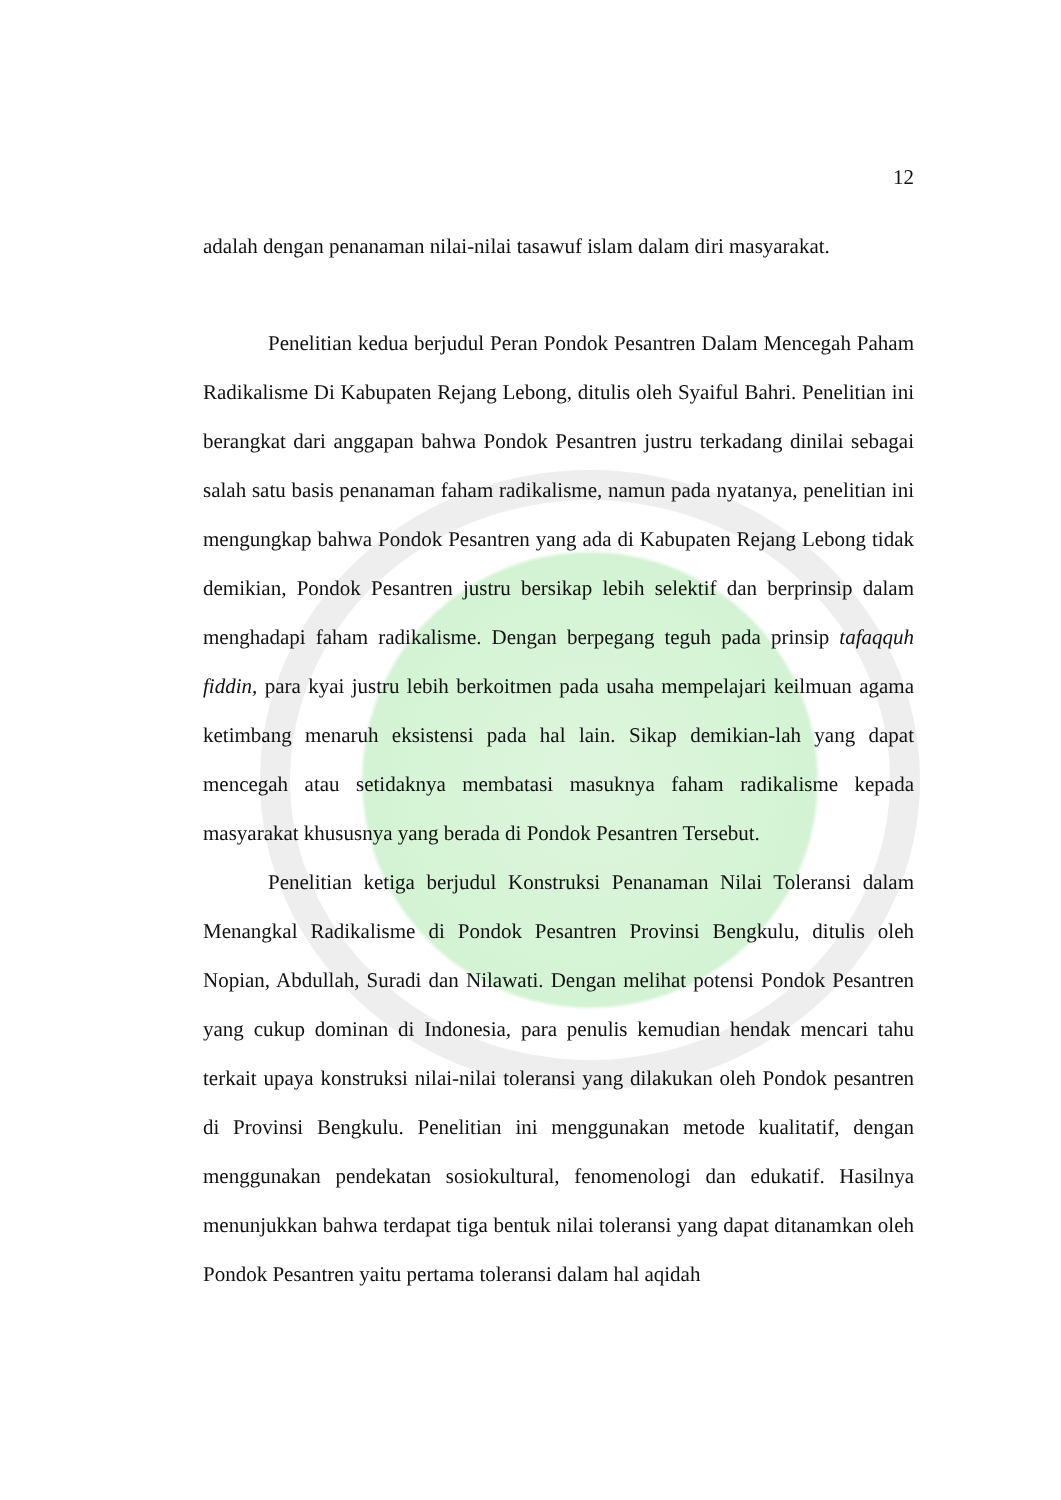12
adalah dengan penanaman nilai-nilai tasawuf islam dalam diri masyarakat.
Penelitian kedua berjudul Peran Pondok Pesantren Dalam Mencegah Paham Radikalisme Di Kabupaten Rejang Lebong, ditulis oleh Syaiful Bahri. Penelitian ini berangkat dari anggapan bahwa Pondok Pesantren justru terkadang dinilai sebagai salah satu basis penanaman faham radikalisme, namun pada nyatanya, penelitian ini mengungkap bahwa Pondok Pesantren yang ada di Kabupaten Rejang Lebong tidak demikian, Pondok Pesantren justru bersikap lebih selektif dan berprinsip dalam menghadapi faham radikalisme. Dengan berpegang teguh pada prinsip tafaqquh fiddin, para kyai justru lebih berkoitmen pada usaha mempelajari keilmuan agama ketimbang menaruh eksistensi pada hal lain. Sikap demikian-lah yang dapat mencegah atau setidaknya membatasi masuknya faham radikalisme kepada masyarakat khususnya yang berada di Pondok Pesantren Tersebut.
Penelitian ketiga berjudul Konstruksi Penanaman Nilai Toleransi dalam Menangkal Radikalisme di Pondok Pesantren Provinsi Bengkulu, ditulis oleh Nopian, Abdullah, Suradi dan Nilawati. Dengan melihat potensi Pondok Pesantren yang cukup dominan di Indonesia, para penulis kemudian hendak mencari tahu terkait upaya konstruksi nilai-nilai toleransi yang dilakukan oleh Pondok pesantren di Provinsi Bengkulu. Penelitian ini menggunakan metode kualitatif, dengan menggunakan pendekatan sosiokultural, fenomenologi dan edukatif. Hasilnya menunjukkan bahwa terdapat tiga bentuk nilai toleransi yang dapat ditanamkan oleh Pondok Pesantren yaitu pertama toleransi dalam hal aqidah